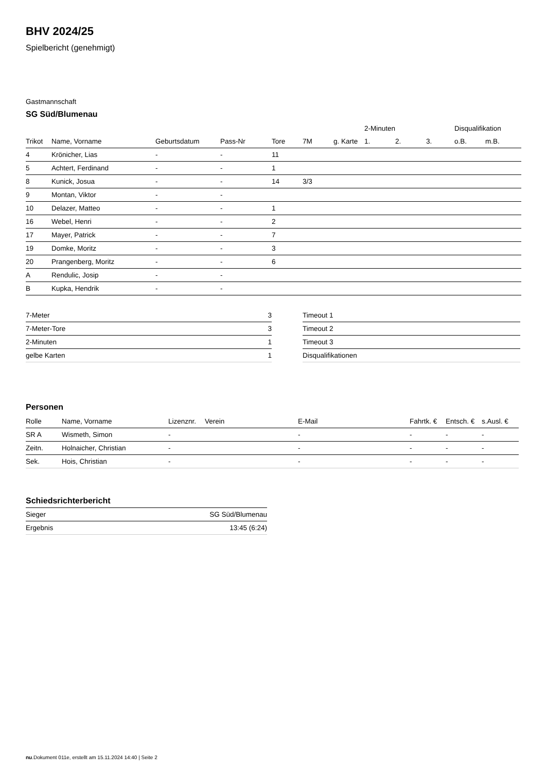BHV 2024/25
Spielbericht (genehmigt)
Gastmannschaft
SG Süd/Blumenau
| | | | | | | | 2-Minuten | | | Disqualifikation | |
| --- | --- | --- | --- | --- | --- | --- | --- | --- | --- | --- | --- |
| Trikot | Name, Vorname | Geburtsdatum | Pass-Nr | Tore | 7M | g. Karte | 1. | 2. | 3. | o.B. | m.B. |
| 4 | Krönicher, Lias | - | - | 11 | | | | | | | |
| 5 | Achtert, Ferdinand | - | - | 1 | | | | | | | |
| 8 | Kunick, Josua | - | - | 14 | 3/3 | | | | | | |
| 9 | Montan, Viktor | - | - | | | | | | | | |
| 10 | Delazer, Matteo | - | - | 1 | | | | | | | |
| 16 | Webel, Henri | - | - | 2 | | | | | | | |
| 17 | Mayer, Patrick | - | - | 7 | | | | | | | |
| 19 | Domke, Moritz | - | - | 3 | | | | | | | |
| 20 | Prangenberg, Moritz | - | - | 6 | | | | | | | |
| A | Rendulic, Josip | - | - | | | | | | | | |
| B | Kupka, Hendrik | - | - | | | | | | | | |
| 7-Meter | 3 |
| 7-Meter-Tore | 3 |
| 2-Minuten | 1 |
| gelbe Karten | 1 |
| Timeout 1 |
| Timeout 2 |
| Timeout 3 |
| Disqualifikationen |
Personen
| Rolle | Name, Vorname | Lizenznr. | Verein | E-Mail | Fahrtk. € | Entsch. € | s.Ausl. € |
| --- | --- | --- | --- | --- | --- | --- | --- |
| SR A | Wismeth, Simon | - | | - | - | - | - |
| Zeitn. | Holnaicher, Christian | - | | - | - | - | - |
| Sek. | Hois, Christian | - | | - | - | - | - |
Schiedsrichterbericht
| Sieger | SG Süd/Blumenau |
| Ergebnis | 13:45 (6:24) |
nu.Dokument 011e, erstellt am 15.11.2024 14:40 | Seite 2